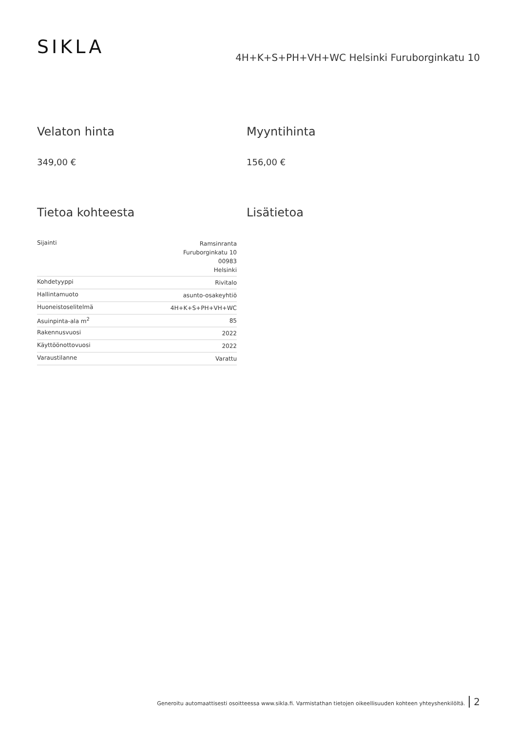SIKLA
4H+K+S+PH+VH+WC Helsinki Furuborginkatu 10
Velaton hinta
349,00 €
Myyntihinta
156,00 €
Tietoa kohteesta
| Sijainti | Ramsinranta Furuborginkatu 10 00983 Helsinki |
| Kohdetyyppi | Rivitalo |
| Hallintamuoto | asunto-osakeyhtiö |
| Huoneistoselitelmä | 4H+K+S+PH+VH+WC |
| Asuinpinta-ala m<sup>2</sup> | 85 |
| Rakennusvuosi | 2022 |
| Käyttöönottovuosi | 2022 |
| Varaustilanne | Varattu |
Lisätietoa
Generoitu automaattisesti osoitteessa www.sikla.fi. Varmistathan tietojen oikeellisuuden kohteen yhteyshenkilöltä. 2